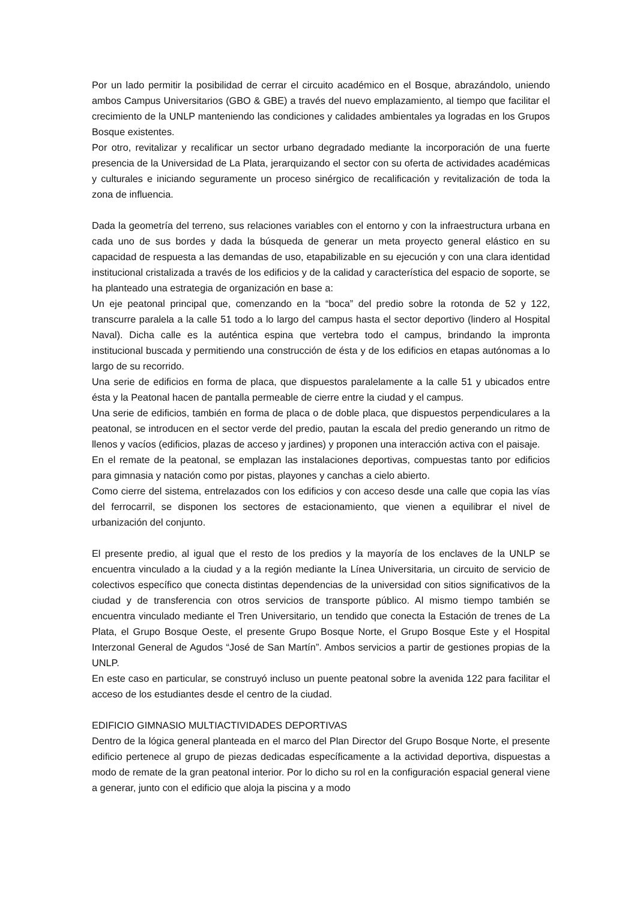Por un lado permitir la posibilidad de cerrar el circuito académico en el Bosque, abrazándolo, uniendo ambos Campus Universitarios (GBO & GBE) a través del nuevo emplazamiento, al tiempo que facilitar el crecimiento de la UNLP manteniendo las condiciones y calidades ambientales ya logradas en los Grupos Bosque existentes.
Por otro, revitalizar y recalificar un sector urbano degradado mediante la incorporación de una fuerte presencia de la Universidad de La Plata, jerarquizando el sector con su oferta de actividades académicas y culturales e iniciando seguramente un proceso sinérgico de recalificación y revitalización de toda la zona de influencia.
Dada la geometría del terreno, sus relaciones variables con el entorno y con la infraestructura urbana en cada uno de sus bordes y dada la búsqueda de generar un meta proyecto general elástico en su capacidad de respuesta a las demandas de uso, etapabilizable en su ejecución y con una clara identidad institucional cristalizada a través de los edificios y de la calidad y característica del espacio de soporte, se ha planteado una estrategia de organización en base a:
Un eje peatonal principal que, comenzando en la “boca” del predio sobre la rotonda de 52 y 122, transcurre paralela a la calle 51 todo a lo largo del campus hasta el sector deportivo (lindero al Hospital Naval). Dicha calle es la auténtica espina que vertebra todo el campus, brindando la impronta institucional buscada y permitiendo una construcción de ésta y de los edificios en etapas autónomas a lo largo de su recorrido.
Una serie de edificios en forma de placa, que dispuestos paralelamente a la calle 51 y ubicados entre ésta y la Peatonal hacen de pantalla permeable de cierre entre la ciudad y el campus.
Una serie de edificios, también en forma de placa o de doble placa, que dispuestos perpendiculares a la peatonal, se introducen en el sector verde del predio, pautan la escala del predio generando un ritmo de llenos y vacíos (edificios, plazas de acceso y jardines) y proponen una interacción activa con el paisaje.
En el remate de la peatonal, se emplazan las instalaciones deportivas, compuestas tanto por edificios para gimnasia y natación como por pistas, playones y canchas a cielo abierto.
Como cierre del sistema, entrelazados con los edificios y con acceso desde una calle que copia las vías del ferrocarril, se disponen los sectores de estacionamiento, que vienen a equilibrar el nivel de urbanización del conjunto.
El presente predio, al igual que el resto de los predios y la mayoría de los enclaves de la UNLP se encuentra vinculado a la ciudad y a la región mediante la Línea Universitaria, un circuito de servicio de colectivos específico que conecta distintas dependencias de la universidad con sitios significativos de la ciudad y de transferencia con otros servicios de transporte público. Al mismo tiempo también se encuentra vinculado mediante el Tren Universitario, un tendido que conecta la Estación de trenes de La Plata, el Grupo Bosque Oeste, el presente Grupo Bosque Norte, el Grupo Bosque Este y el Hospital Interzonal General de Agudos “José de San Martín”. Ambos servicios a partir de gestiones propias de la UNLP.
En este caso en particular, se construyó incluso un puente peatonal sobre la avenida 122 para facilitar el acceso de los estudiantes desde el centro de la ciudad.
EDIFICIO GIMNASIO MULTIACTIVIDADES DEPORTIVAS
Dentro de la lógica general planteada en el marco del Plan Director del Grupo Bosque Norte, el presente edificio pertenece al grupo de piezas dedicadas específicamente a la actividad deportiva, dispuestas a modo de remate de la gran peatonal interior. Por lo dicho su rol en la configuración espacial general viene a generar, junto con el edificio que aloja la piscina y a modo